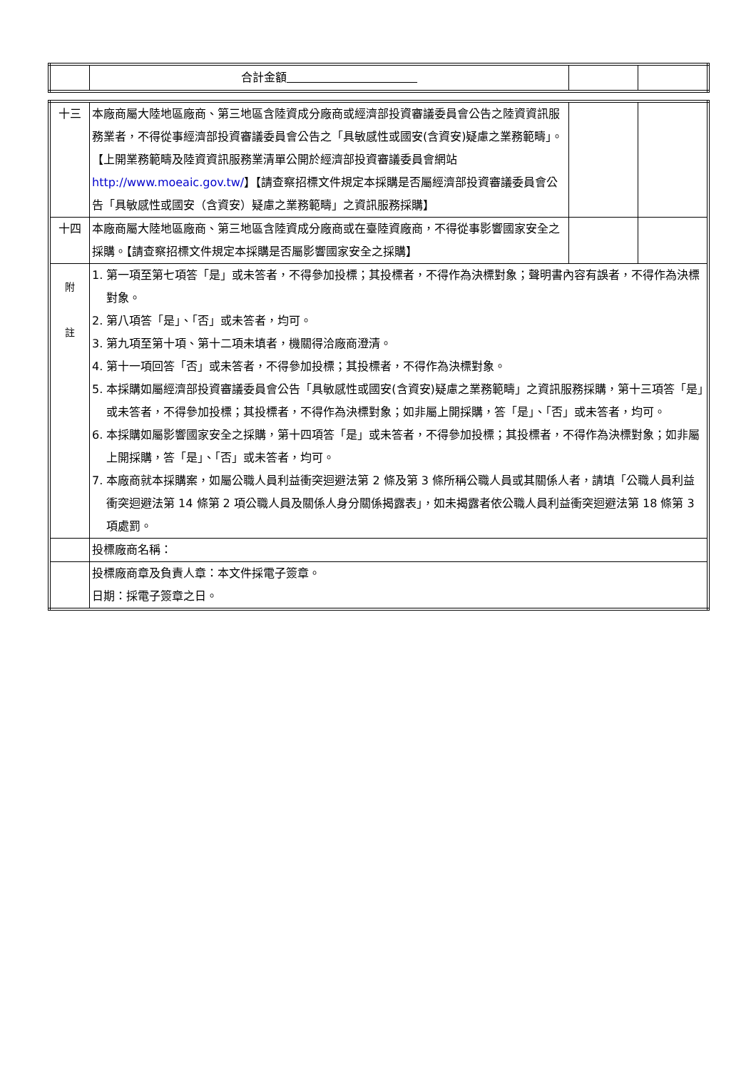| | 合計金額 | | |
| 十三 | 本廠商屬大陸地區廠商、第三地區含陸資成分廠商或經濟部投資審議委員會公告之陸資資訊服務業者，不得從事經濟部投資審議委員會公告之「具敏感性或國安(含資安)疑慮之業務範疇」。【上開業務範疇及陸資資訊服務業清單公開於經濟部投資審議委員會網站 http://www.moeaic.gov.tw/ 】【請查察招標文件規定本採購是否屬經濟部投資審議委員會公告「具敏感性或國安（含資安）疑慮之業務範疇」之資訊服務採購】 | | |
| 十四 | 本廠商屬大陸地區廠商、第三地區含陸資成分廠商或在臺陸資廠商，不得從事影響國家安全之採購。【請查察招標文件規定本採購是否屬影響國家安全之採購】 | | |
| 附 註 | 1. 第一項至第七項答「是」或未答者，不得參加投標；其投標者，不得作為決標對象；聲明書內容有誤者，不得作為決標對象。 2. 第八項答「是」、「否」或未答者，均可。 3. 第九項至第十項、第十二項未填者，機關得洽廠商澄清。 4. 第十一項回答「否」或未答者，不得參加投標；其投標者，不得作為決標對象。 5. 本採購如屬經濟部投資審議委員會公告「具敏感性或國安(含資安)疑慮之業務範疇」之資訊服務採購，第十三項答「是」或未答者，不得參加投標；其投標者，不得作為決標對象；如非屬上開採購，答「是」、「否」或未答者，均可。 6. 本採購如屬影響國家安全之採購，第十四項答「是」或未答者，不得參加投標；其投標者，不得作為決標對象；如非屬上開採購，答「是」、「否」或未答者，均可。 7. 本廠商就本採購案，如屬公職人員利益衝突迴避法第 2 條及第 3 條所稱公職人員或其關係人者，請填「公職人員利益衝突迴避法第 14 條第 2 項公職人員及關係人身分關係揭露表」，如未揭露者依公職人員利益衝突迴避法第 18 條第 3 項處罰。 | | |
| | 投標廠商名稱： | | |
| | 投標廠商章及負責人章：本文件採電子簽章。 日期：採電子簽章之日。 | | |